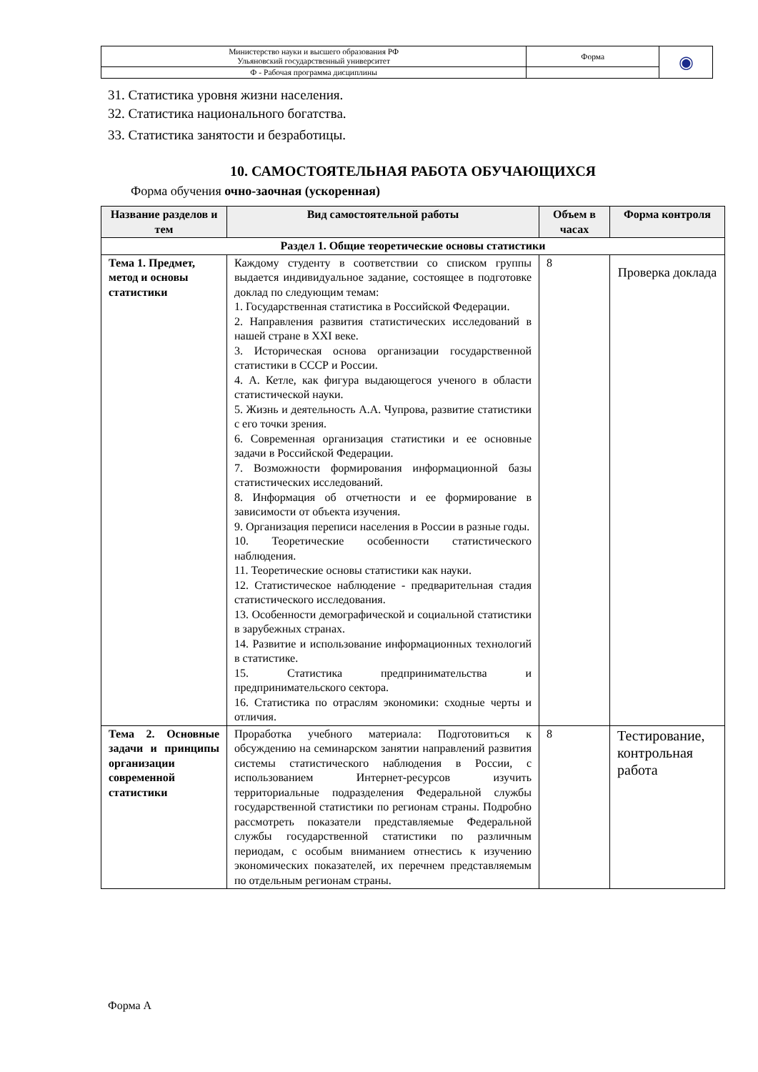| Министерство науки и высшего образования РФ Ульяновский государственный университет | Форма | ◉ |
| Ф - Рабочая программа дисциплины | | |
31. Статистика уровня жизни населения.
32. Статистика национального богатства.
33. Статистика занятости и безработицы.
10. САМОСТОЯТЕЛЬНАЯ РАБОТА ОБУЧАЮЩИХСЯ
Форма обучения очно-заочная (ускоренная)
| Название разделов и тем | Вид самостоятельной работы | Объем в часах | Форма контроля |
| --- | --- | --- | --- |
| Раздел 1. Общие теоретические основы статистики | | | |
| Тема 1. Предмет, метод и основы статистики | Каждому студенту в соответствии со списком группы выдается индивидуальное задание, состоящее в подготовке доклад по следующим темам: 1. Государственная статистика в Российской Федерации. 2. Направления развития статистических исследований в нашей стране в XXI веке. 3. Историческая основа организации государственной статистики в СССР и России. 4. А. Кетле, как фигура выдающегося ученого в области статистической науки. 5. Жизнь и деятельность А.А. Чупрова, развитие статистики с его точки зрения. 6. Современная организация статистики и ее основные задачи в Российской Федерации. 7. Возможности формирования информационной базы статистических исследований. 8. Информация об отчетности и ее формирование в зависимости от объекта изучения. 9. Организация переписи населения в России в разные годы. 10. Теоретические особенности статистического наблюдения. 11. Теоретические основы статистики как науки. 12. Статистическое наблюдение - предварительная стадия статистического исследования. 13. Особенности демографической и социальной статистики в зарубежных странах. 14. Развитие и использование информационных технологий в статистике. 15. Статистика предпринимательства и предпринимательского сектора. 16. Статистика по отраслям экономики: сходные черты и отличия. | 8 | Проверка доклада |
| Тема 2. Основные задачи и принципы организации современной статистики | Проработка учебного материала: Подготовиться к обсуждению на семинарском занятии направлений развития системы статистического наблюдения в России, с использованием Интернет-ресурсов изучить территориальные подразделения Федеральной службы государственной статистики по регионам страны. Подробно рассмотреть показатели представляемые Федеральной службы государственной статистики по различным периодам, с особым вниманием отнестись к изучению экономических показателей, их перечнем представляемым по отдельным регионам страны. | 8 | Тестирование, контрольная работа |
Форма А